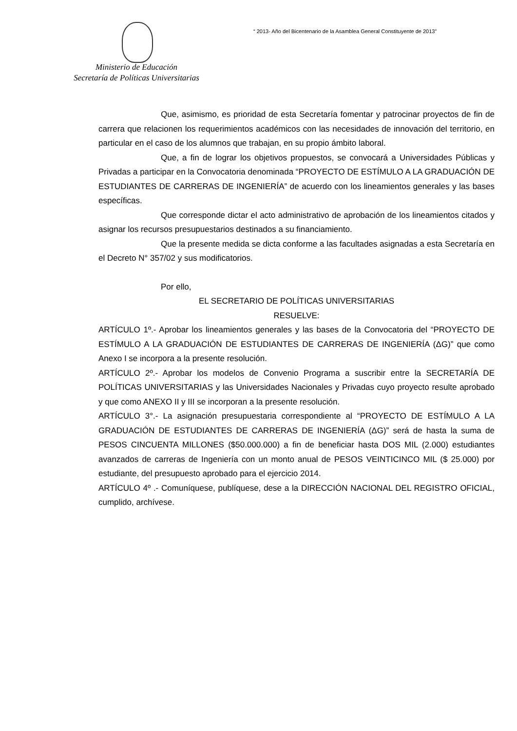“ 2013- Año del Bicentenario de la Asamblea General Constituyente de 2013”
Ministerio de Educación
Secretaría de Políticas Universitarias
Que, asimismo, es prioridad de esta Secretaría fomentar y patrocinar proyectos de fin de carrera que relacionen los requerimientos académicos con las necesidades de innovación del territorio, en particular en el caso de los alumnos que trabajan, en su propio ámbito laboral.
Que, a fin de lograr los objetivos propuestos, se convocará a Universidades Públicas y Privadas a participar en la Convocatoria denominada “PROYECTO DE ESTÍMULO A LA GRADUACIÓN DE ESTUDIANTES DE CARRERAS DE INGENIERÍA” de acuerdo con los lineamientos generales y las bases específicas.
Que corresponde dictar el acto administrativo de aprobación de los lineamientos citados y asignar los recursos presupuestarios destinados a su financiamiento.
Que la presente medida se dicta conforme a las facultades asignadas a esta Secretaría en el Decreto N° 357/02 y sus modificatorios.
Por ello,
EL SECRETARIO DE POLÍTICAS UNIVERSITARIAS
RESUELVE:
ARTÍCULO 1º.- Aprobar los lineamientos generales y las bases de la Convocatoria del “PROYECTO DE ESTÍMULO A LA GRADUACIÓN DE ESTUDIANTES DE CARRERAS DE INGENIERÍA (ΔG)” que como Anexo I se incorpora a la presente resolución.
ARTÍCULO 2º.- Aprobar los modelos de Convenio Programa a suscribir entre la SECRETARÍA DE POLÍTICAS UNIVERSITARIAS y las Universidades Nacionales y Privadas cuyo proyecto resulte aprobado y que como ANEXO II y III se incorporan a la presente resolución.
ARTÍCULO 3°.- La asignación presupuestaria correspondiente al “PROYECTO DE ESTÍMULO A LA GRADUACIÓN DE ESTUDIANTES DE CARRERAS DE INGENIERÍA (ΔG)” será de hasta la suma de PESOS CINCUENTA MILLONES ($50.000.000) a fin de beneficiar hasta DOS MIL (2.000) estudiantes avanzados de carreras de Ingeniería con un monto anual de PESOS VEINTICINCO MIL ($ 25.000) por estudiante, del presupuesto aprobado para el ejercicio 2014.
ARTÍCULO 4º .- Comuníquese, publíquese, dese a la DIRECCIÓN NACIONAL DEL REGISTRO OFICIAL, cumplido, archívese.